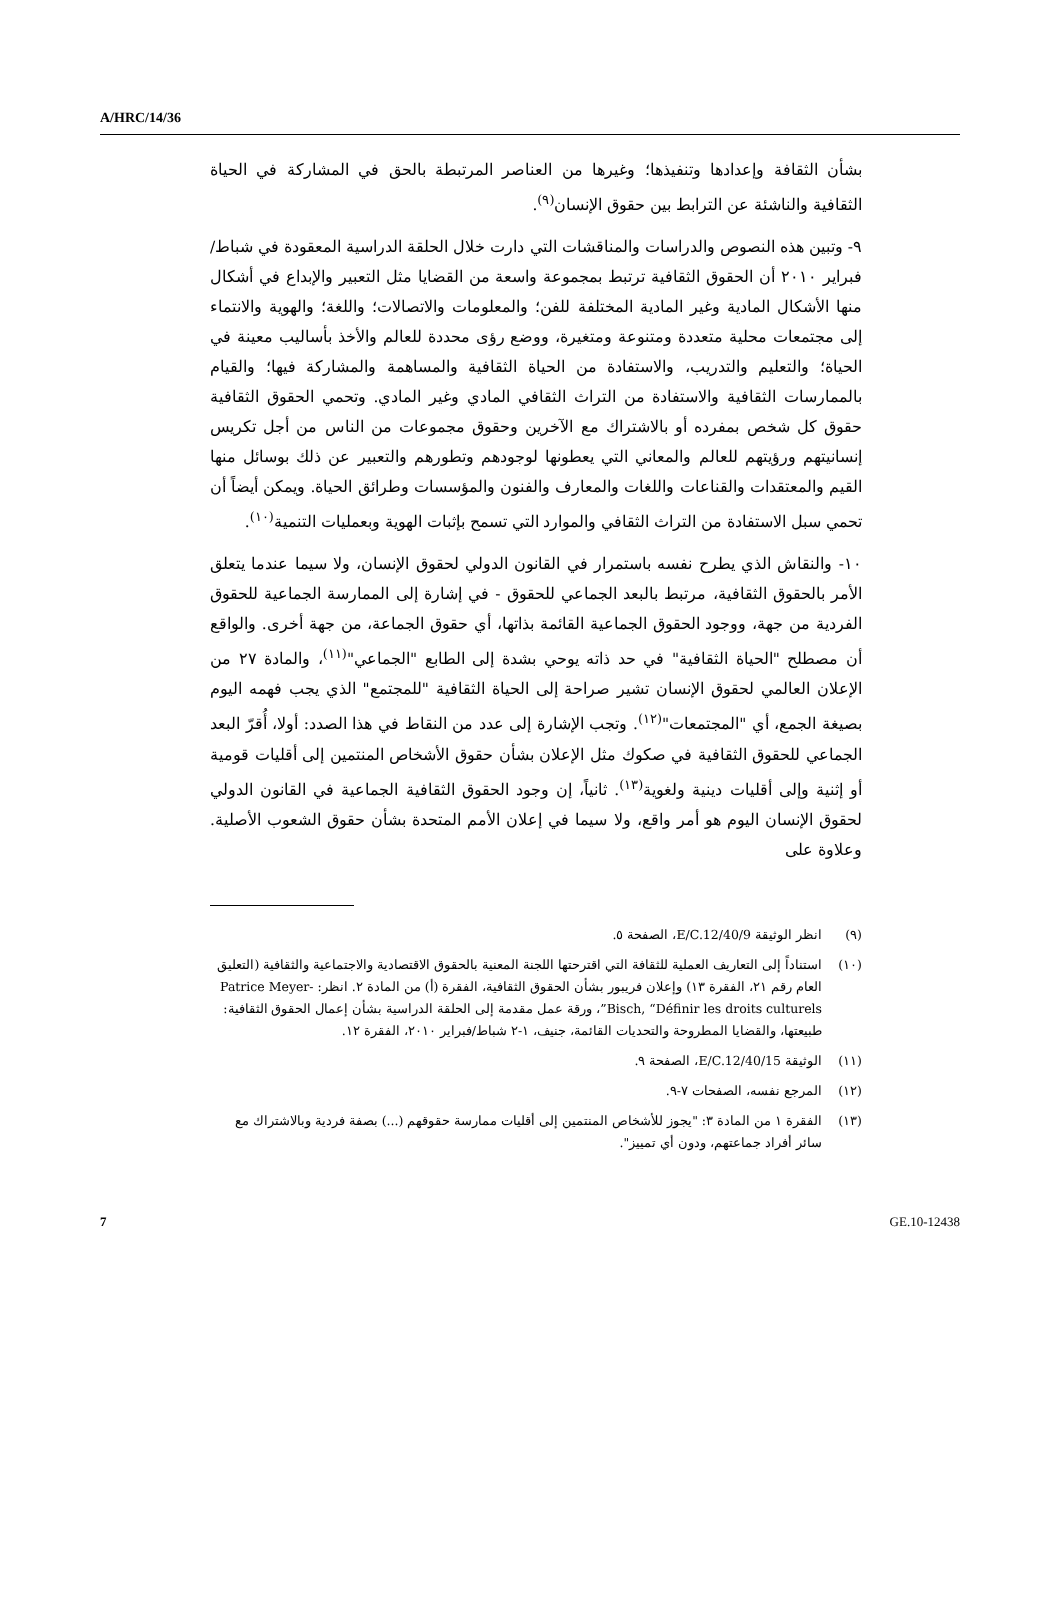A/HRC/14/36
بشأن الثقافة وإعدادها وتنفيذها؛ وغيرها من العناصر المرتبطة بالحق في المشاركة في الحياة الثقافية والناشئة عن الترابط بين حقوق الإنسان<sup>(٩)</sup>.
٩- وتبين هذه النصوص والدراسات والمناقشات التي دارت خلال الحلقة الدراسية المعقودة في شباط/فبراير ٢٠١٠ أن الحقوق الثقافية ترتبط بمجموعة واسعة من القضايا مثل التعبير والإبداع في أشكال منها الأشكال المادية وغير المادية المختلفة للفن؛ والمعلومات والاتصالات؛ واللغة؛ والهوية والانتماء إلى مجتمعات محلية متعددة ومتنوعة ومتغيرة، ووضع رؤى محددة للعالم والأخذ بأساليب معينة في الحياة؛ والتعليم والتدريب، والاستفادة من الحياة الثقافية والمساهمة والمشاركة فيها؛ والقيام بالممارسات الثقافية والاستفادة من التراث الثقافي المادي وغير المادي. وتحمي الحقوق الثقافية حقوق كل شخص بمفرده أو بالاشتراك مع الآخرين وحقوق مجموعات من الناس من أجل تكريس إنسانيتهم ورؤيتهم للعالم والمعاني التي يعطونها لوجودهم وتطورهم والتعبير عن ذلك بوسائل منها القيم والمعتقدات والقناعات واللغات والمعارف والفنون والمؤسسات وطرائق الحياة. ويمكن أيضاً أن تحمي سبل الاستفادة من التراث الثقافي والموارد التي تسمح بإثبات الهوية وبعمليات التنمية<sup>(١٠)</sup>.
١٠- والنقاش الذي يطرح نفسه باستمرار في القانون الدولي لحقوق الإنسان، ولا سيما عندما يتعلق الأمر بالحقوق الثقافية، مرتبط بالبعد الجماعي للحقوق - في إشارة إلى الممارسة الجماعية للحقوق الفردية من جهة، ووجود الحقوق الجماعية القائمة بذاتها، أي حقوق الجماعة، من جهة أخرى. والواقع أن مصطلح "الحياة الثقافية" في حد ذاته يوحي بشدة إلى الطابع "الجماعي"<sup>(١١)</sup>، والمادة ٢٧ من الإعلان العالمي لحقوق الإنسان تشير صراحة إلى الحياة الثقافية "للمجتمع" الذي يجب فهمه اليوم بصيغة الجمع، أي "المجتمعات"<sup>(١٢)</sup>. وتجب الإشارة إلى عدد من النقاط في هذا الصدد: أولا، أُقرّ البعد الجماعي للحقوق الثقافية في صكوك مثل الإعلان بشأن حقوق الأشخاص المنتمين إلى أقليات قومية أو إثنية وإلى أقليات دينية ولغوية<sup>(١٣)</sup>. ثانياً، إن وجود الحقوق الثقافية الجماعية في القانون الدولي لحقوق الإنسان اليوم هو أمر واقع، ولا سيما في إعلان الأمم المتحدة بشأن حقوق الشعوب الأصلية. وعلاوة على
(٩) انظر الوثيقة E/C.12/40/9، الصفحة ٥.
(١٠) استناداً إلى التعاريف العملية للثقافة التي اقترحتها اللجنة المعنية بالحقوق الاقتصادية والاجتماعية والثقافية (التعليق العام رقم ٢١، الفقرة ١٣) وإعلان فريبور بشأن الحقوق الثقافية، الفقرة (أ) من المادة ٢. انظر: Patrice Meyer-Bisch, “Définir les droits culturels”، ورقة عمل مقدمة إلى الحلقة الدراسية بشأن إعمال الحقوق الثقافية: طبيعتها، والقضايا المطروحة والتحديات القائمة، جنيف، ١-٢ شباط/فبراير ٢٠١٠، الفقرة ١٢.
(١١) الوثيقة E/C.12/40/15، الصفحة ٩.
(١٢) المرجع نفسه، الصفحات ٧-٩.
(١٣) الفقرة ١ من المادة ٣: "يجوز للأشخاص المنتمين إلى أقليات ممارسة حقوقهم (...) بصفة فردية وبالاشتراك مع سائر أفراد جماعتهم، ودون أي تمييز".
7 GE.10-12438